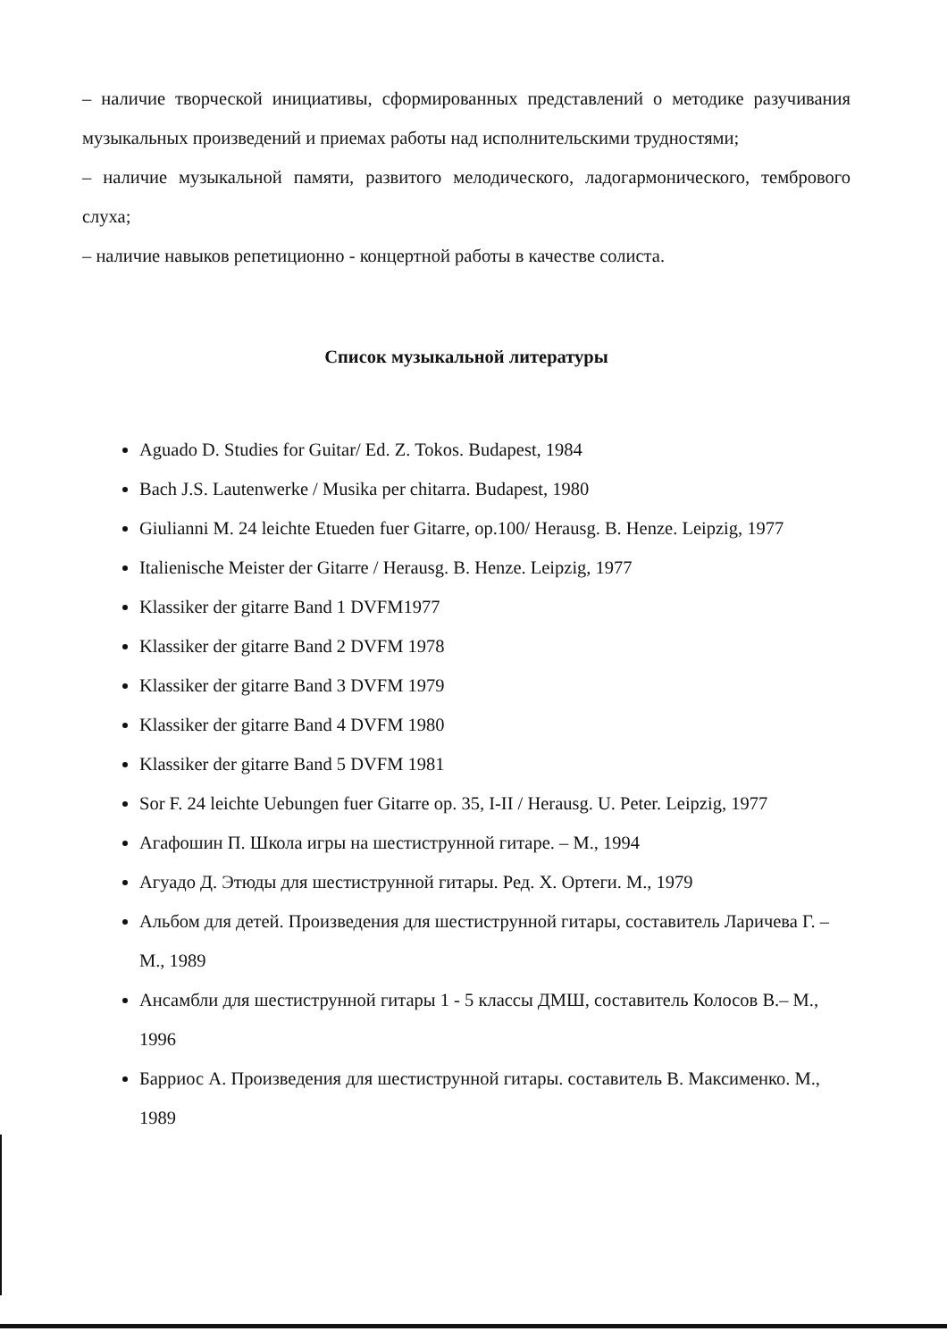– наличие творческой инициативы, сформированных представлений о методике разучивания музыкальных произведений и приемах работы над исполнительскими трудностями;
– наличие музыкальной памяти, развитого мелодического, ладогармонического, тембрового слуха;
– наличие навыков репетиционно - концертной работы в качестве солиста.
Список музыкальной литературы
Aguado D. Studies for Guitar/ Ed. Z. Tokos. Budapest, 1984
Bach J.S. Lautenwerke / Musika per chitarra. Budapest, 1980
Giulianni M. 24 leichte Etueden fuer Gitarre, op.100/ Herausg. B. Henze. Leipzig, 1977
Italienische Meister der Gitarre / Herausg. B. Henze. Leipzig, 1977
Klassiker der gitarre Band 1 DVFM1977
Klassiker der gitarre Band 2 DVFM 1978
Klassiker der gitarre Band 3 DVFM 1979
Klassiker der gitarre Band 4 DVFM 1980
Klassiker der gitarre Band 5 DVFM 1981
Sor F. 24 leichte Uebungen fuer Gitarre op. 35, I-II / Herausg. U. Peter. Leipzig, 1977
Агафошин П. Школа игры на шестиструнной гитаре. – М., 1994
Агуадо Д. Этюды для шестиструнной гитары. Ред. Х. Ортеги. М., 1979
Альбом для детей. Произведения для шестиструнной гитары, составитель Ларичева Г. – М., 1989
Ансамбли для шестиструнной гитары 1 - 5 классы ДМШ, составитель Колосов В.– М., 1996
Барриос А. Произведения для шестиструнной гитары. составитель В. Максименко. М., 1989